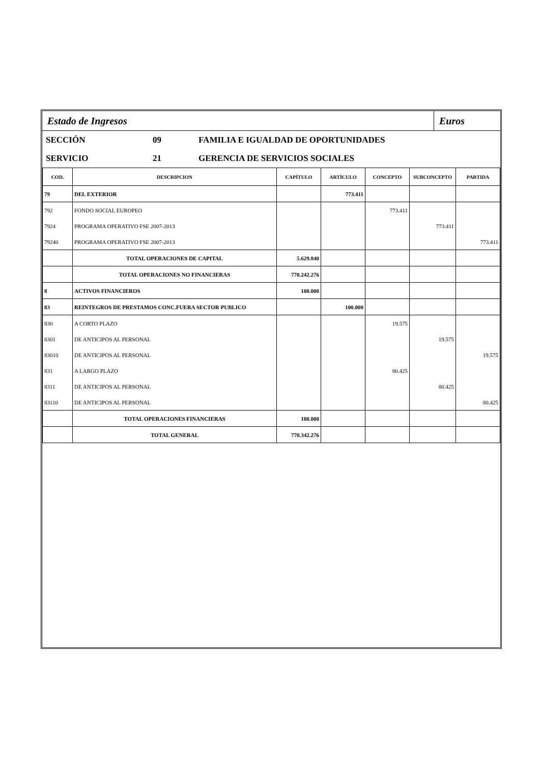Estado de Ingresos Euros
SECCIÓN 09 FAMILIA E IGUALDAD DE OPORTUNIDADES
SERVICIO 21 GERENCIA DE SERVICIOS SOCIALES
| COD. | DESCRIPCION | CAPÍTULO | ARTÍCULO | CONCEPTO | SUBCONCEPTO | PARTIDA |
| --- | --- | --- | --- | --- | --- | --- |
| 79 | DEL EXTERIOR | | 773.411 | | | |
| 792 | FONDO SOCIAL EUROPEO | | | 773.411 | | |
| 7924 | PROGRAMA OPERATIVO FSE 2007-2013 | | | | 773.411 | |
| 79240 | PROGRAMA OPERATIVO FSE 2007-2013 | | | | | 773.411 |
| | TOTAL OPERACIONES DE CAPITAL | 5.629.840 | | | | |
| | TOTAL OPERACIONES NO FINANCIERAS | 770.242.276 | | | | |
| 8 | ACTIVOS FINANCIEROS | 100.000 | | | | |
| 83 | REINTEGROS DE PRESTAMOS CONC.FUERA SECTOR PUBLICO | | 100.000 | | | |
| 830 | A CORTO PLAZO | | | 19.575 | | |
| 8301 | DE ANTICIPOS AL PERSONAL | | | | 19.575 | |
| 83010 | DE ANTICIPOS AL PERSONAL | | | | | 19.575 |
| 831 | A LARGO PLAZO | | | 80.425 | | |
| 8311 | DE ANTICIPOS AL PERSONAL | | | | 80.425 | |
| 83110 | DE ANTICIPOS AL PERSONAL | | | | | 80.425 |
| | TOTAL OPERACIONES FINANCIERAS | 100.000 | | | | |
| | TOTAL GENERAL | 770.342.276 | | | | |